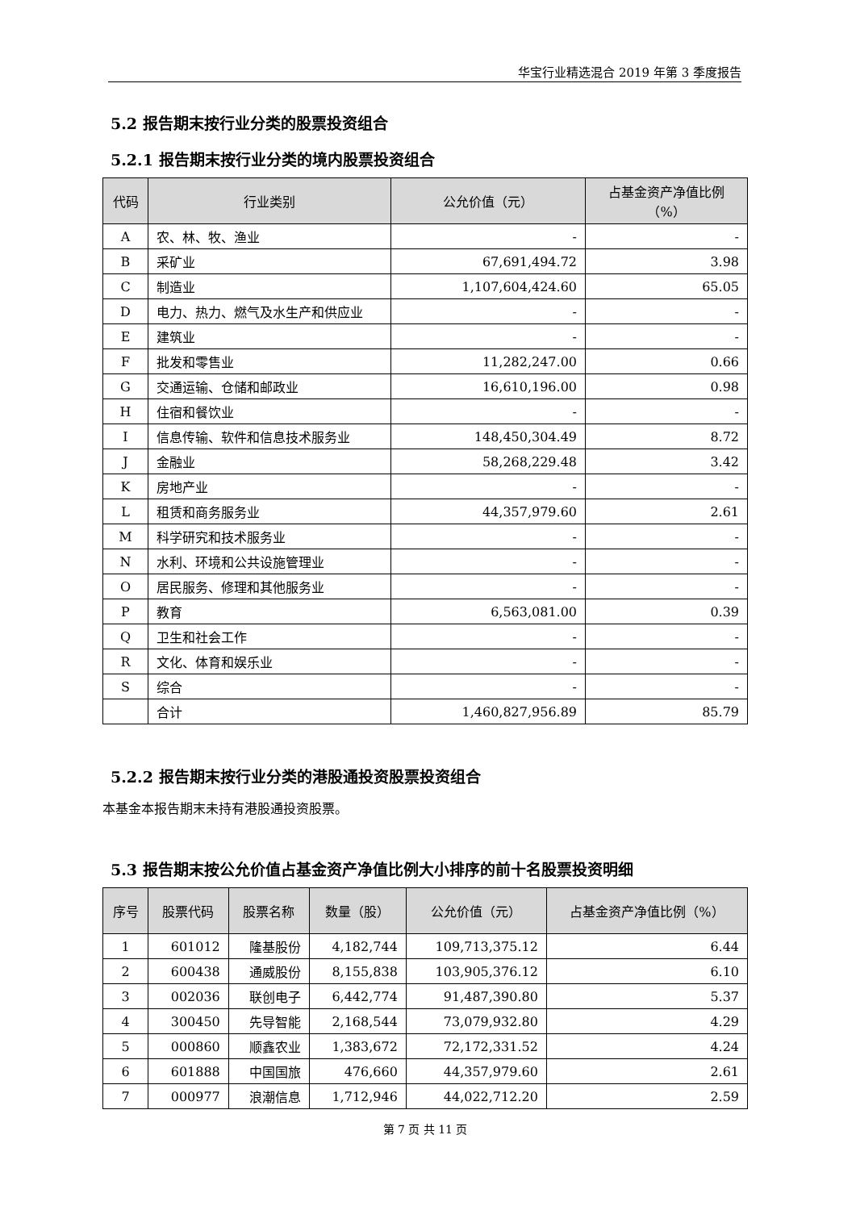华宝行业精选混合 2019 年第 3 季度报告
5.2 报告期末按行业分类的股票投资组合
5.2.1 报告期末按行业分类的境内股票投资组合
| 代码 | 行业类别 | 公允价值（元） | 占基金资产净值比例（%） |
| --- | --- | --- | --- |
| A | 农、林、牧、渔业 | - | - |
| B | 采矿业 | 67,691,494.72 | 3.98 |
| C | 制造业 | 1,107,604,424.60 | 65.05 |
| D | 电力、热力、燃气及水生产和供应业 | - | - |
| E | 建筑业 | - | - |
| F | 批发和零售业 | 11,282,247.00 | 0.66 |
| G | 交通运输、仓储和邮政业 | 16,610,196.00 | 0.98 |
| H | 住宿和餐饮业 | - | - |
| I | 信息传输、软件和信息技术服务业 | 148,450,304.49 | 8.72 |
| J | 金融业 | 58,268,229.48 | 3.42 |
| K | 房地产业 | - | - |
| L | 租赁和商务服务业 | 44,357,979.60 | 2.61 |
| M | 科学研究和技术服务业 | - | - |
| N | 水利、环境和公共设施管理业 | - | - |
| O | 居民服务、修理和其他服务业 | - | - |
| P | 教育 | 6,563,081.00 | 0.39 |
| Q | 卫生和社会工作 | - | - |
| R | 文化、体育和娱乐业 | - | - |
| S | 综合 | - | - |
| | 合计 | 1,460,827,956.89 | 85.79 |
5.2.2 报告期末按行业分类的港股通投资股票投资组合
本基金本报告期末未持有港股通投资股票。
5.3 报告期末按公允价值占基金资产净值比例大小排序的前十名股票投资明细
| 序号 | 股票代码 | 股票名称 | 数量（股） | 公允价值（元） | 占基金资产净值比例（%） |
| --- | --- | --- | --- | --- | --- |
| 1 | 601012 | 隆基股份 | 4,182,744 | 109,713,375.12 | 6.44 |
| 2 | 600438 | 通威股份 | 8,155,838 | 103,905,376.12 | 6.10 |
| 3 | 002036 | 联创电子 | 6,442,774 | 91,487,390.80 | 5.37 |
| 4 | 300450 | 先导智能 | 2,168,544 | 73,079,932.80 | 4.29 |
| 5 | 000860 | 顺鑫农业 | 1,383,672 | 72,172,331.52 | 4.24 |
| 6 | 601888 | 中国国旅 | 476,660 | 44,357,979.60 | 2.61 |
| 7 | 000977 | 浪潮信息 | 1,712,946 | 44,022,712.20 | 2.59 |
第 7 页 共 11 页